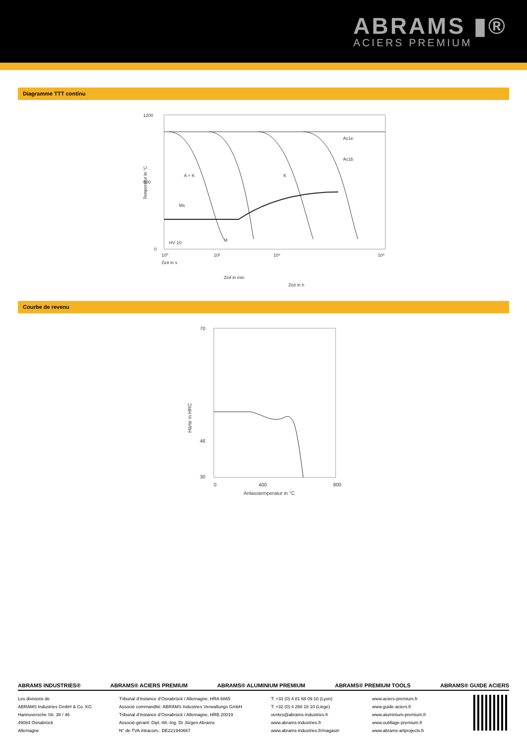ABRAMS ▮®
ACIERS PREMIUM
Diagramme TTT continu
1200
600
0
10⁰
10²
10⁴
10⁶
Zeit in s
Zeit in min
Zeit in h
A + K
K
Ms
M
Ac1e
Ac1b
HV 10
Temperatur in °C
Courbe de revenu
70
46
30
0
400
800
Anlasstemperatur in °C
Härte in HRC
ABRAMS INDUSTRIES® ABRAMS® ACIERS PREMIUM ABRAMS® ALUMINIUM PREMIUM ABRAMS® PREMIUM TOOLS ABRAMS® GUIDE ACIERS
Les divisions de
ABRAMS Industries GmbH & Co. KG
Hannoversche Str. 38 / 46
49084 Osnabrück
Allemagne
Tribunal d’instance d’Osnabrück / Allemagne, HRA 6865
Associé commandité: ABRAMS Industries Verwaltungs GmbH
Tribunal d’instance d’Osnabrück / Allemagne, HRB 20019
Associé-gérant: Dipl.-Wi.-Ing. Dr Jürgen Abrams
N° de TVA intracom.: DE221940667
T: +33 (0) 4 81 68 09 10 (Lyon)
T: +32 (0) 4 268 18 10 (Liège)
ventes@abrams-industries.fr
www.abrams-industries.fr
www.abrams-industries.fr/magasin
www.aciers-premium.fr
www.guide-aciers.fr
www.aluminium-premium.fr
www.outillage-premium.fr
www.abrams-artprojects.fr